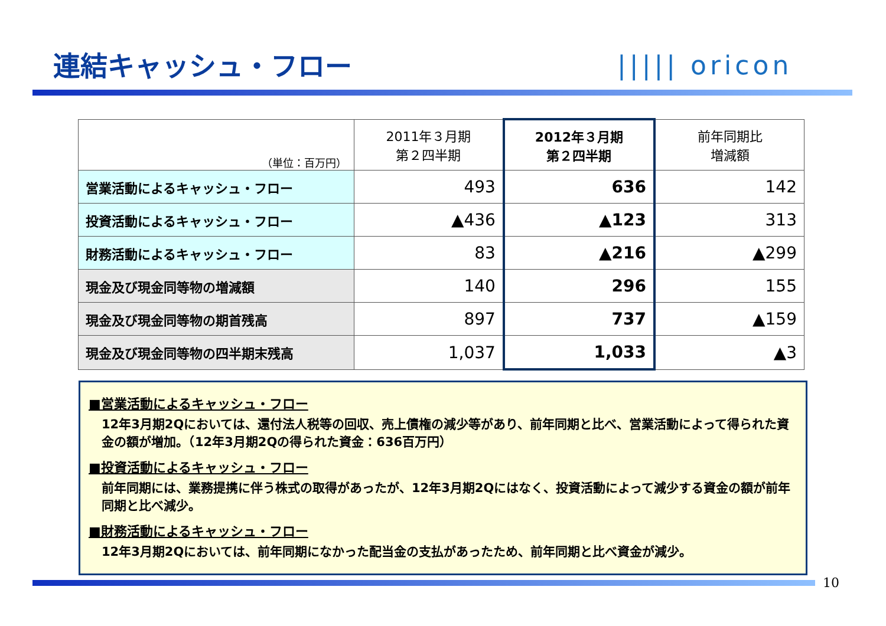連結キャッシュ・フロー ||||| oricon
| （単位：百万円） | 2011年３月期 第２四半期 | 2012年３月期 第２四半期 | 前年同期比 増減額 |
| --- | --- | --- | --- |
| 営業活動によるキャッシュ・フロー | 493 | 636 | 142 |
| 投資活動によるキャッシュ・フロー | ▲436 | ▲123 | 313 |
| 財務活動によるキャッシュ・フロー | 83 | ▲216 | ▲299 |
| 現金及び現金同等物の増減額 | 140 | 296 | 155 |
| 現金及び現金同等物の期首残高 | 897 | 737 | ▲159 |
| 現金及び現金同等物の四半期末残高 | 1,037 | 1,033 | ▲3 |
■営業活動によるキャッシュ・フロー
12年3月期2Qにおいては、還付法人税等の回収、売上債権の減少等があり、前年同期と比べ、営業活動によって得られた資金の額が増加。（12年3月期2Qの得られた資金：636百万円）
■投資活動によるキャッシュ・フロー
前年同期には、業務提携に伴う株式の取得があったが、12年3月期2Qにはなく、投資活動によって減少する資金の額が前年同期と比べ減少。
■財務活動によるキャッシュ・フロー
12年3月期2Qにおいては、前年同期になかった配当金の支払があったため、前年同期と比べ資金が減少。
10